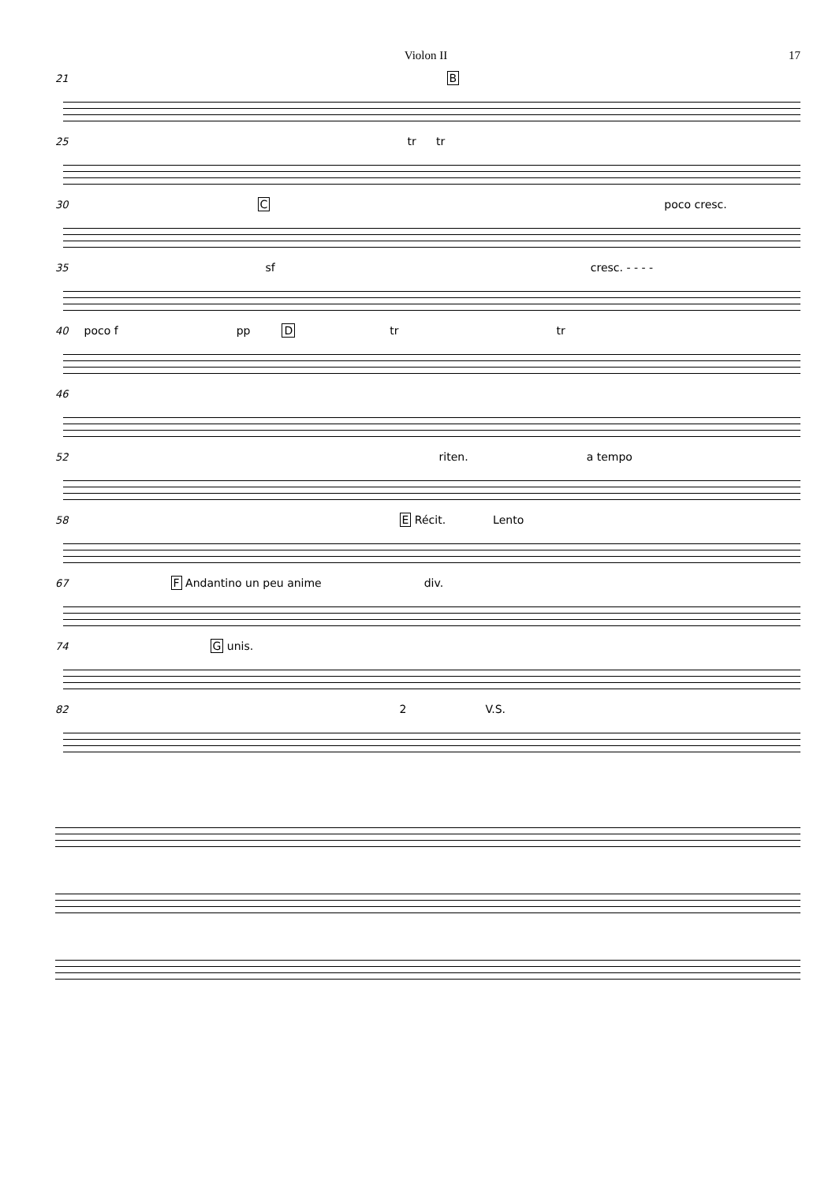Violon II 17
21 B
25 tr tr
30 C poco cresc.
35 sf cresc. - - - -
40 poco f pp D tr tr
46
52 riten. a tempo
58 E Récit. Lento
67 F Andantino un peu anime div.
74 G unis.
82 2 V.S.